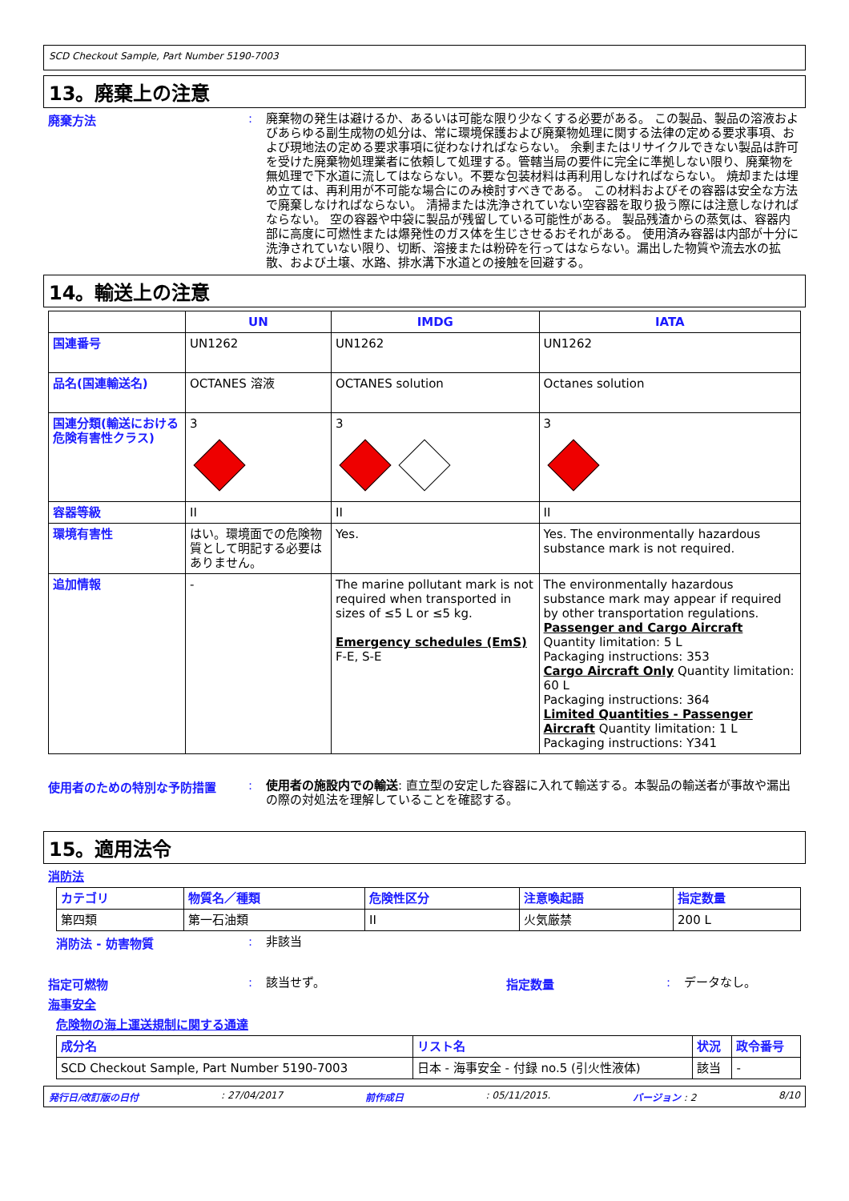SCD Checkout Sample, Part Number 5190-7003
13。廃棄上の注意
廃棄方法 :
廃棄物の発生は避けるか、あるいは可能な限り少なくする必要がある。 この製品、製品の溶液およびあらゆる副生成物の処分は、常に環境保護および廃棄物処理に関する法律の定める要求事項、および現地法の定める要求事項に従わなければならない。 余剰またはリサイクルできない製品は許可を受けた廃棄物処理業者に依頼して処理する。管轄当局の要件に完全に準拠しない限り、廃棄物を無処理で下水道に流してはならない。不要な包装材料は再利用しなければならない。 焼却または埋め立ては、再利用が不可能な場合にのみ検討すべきである。 この材料およびその容器は安全な方法で廃棄しなければならない。 清掃または洗浄されていない空容器を取り扱う際には注意しなければならない。 空の容器や中袋に製品が残留している可能性がある。 製品残渣からの蒸気は、容器内部に高度に可燃性または爆発性のガス体を生じさせるおそれがある。 使用済み容器は内部が十分に洗浄されていない限り、切断、溶接または粉砕を行ってはならない。漏出した物質や流去水の拡散、および土壌、水路、排水溝下水道との接触を回避する。
14。輸送上の注意
| | UN | IMDG | IATA |
| --- | --- | --- | --- |
| 国連番号 | UN1262 | UN1262 | UN1262 |
| 品名(国連輸送名) | OCTANES 溶液 | OCTANES solution | Octanes solution |
| 国連分類(輸送における危険有害性クラス) | 3 | 3 | 3 |
| 容器等級 | II | II | II |
| 環境有害性 | はい。環境面での危険物質として明記する必要はありません。 | Yes. | Yes. The environmentally hazardous substance mark is not required. |
| 追加情報 | - | The marine pollutant mark is not required when transported in sizes of ≤5 L or ≤5 kg. Emergency schedules (EmS) F-E, S-E | The environmentally hazardous substance mark may appear if required by other transportation regulations. Passenger and Cargo Aircraft Quantity limitation: 5 L Packaging instructions: 353 Cargo Aircraft Only Quantity limitation: 60 L Packaging instructions: 364 Limited Quantities - Passenger Aircraft Quantity limitation: 1 L Packaging instructions: Y341 |
使用者のための特別な予防措置 :
使用者の施設内での輸送: 直立型の安定した容器に入れて輸送する。本製品の輸送者が事故や漏出の際の対処法を理解していることを確認する。
15。適用法令
消防法
| カテゴリ | 物質名／種類 | 危険性区分 | 注意喚起語 | 指定数量 |
| --- | --- | --- | --- | --- |
| 第四類 | 第一石油類 | II | 火気厳禁 | 200 L |
消防法 - 妨害物質 :
非該当
指定可燃物 :
該当せず。
指定数量 :
データなし。
海事安全
危険物の海上運送規制に関する通達
| 成分名 | リスト名 | 状況 | 政令番号 |
| --- | --- | --- | --- |
| SCD Checkout Sample, Part Number 5190-7003 | 日本 - 海事安全 - 付録 no.5 (引火性液体) | 該当 | - |
発行日/改訂版の日付: 27/04/2017 前作成日: 05/11/2015. バージョン : 2 8/10